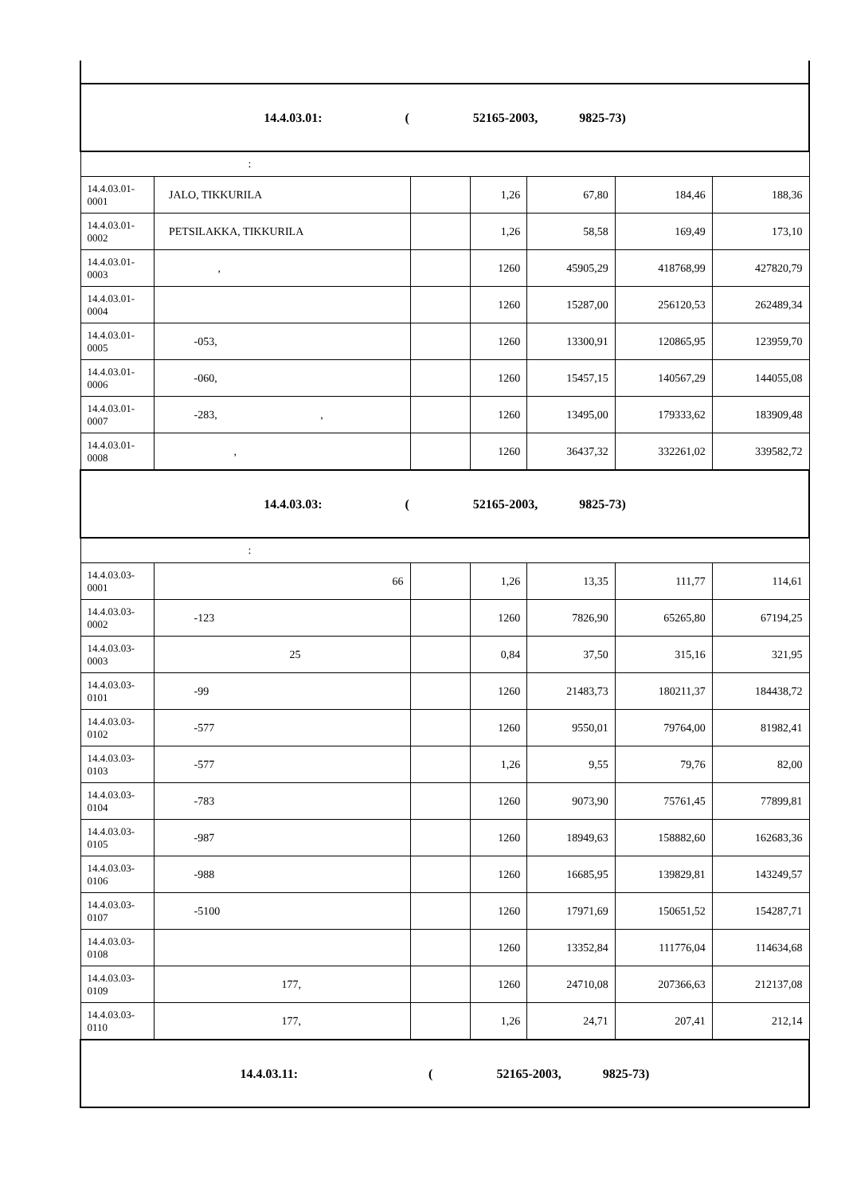| 14.4.03.01: ( 52165-2003, 9825-73) | | | | | | |
| : | | | | | | |
| 14.4.03.01-0001 | JALO, TIKKURILA | | 1,26 | 67,80 | 184,46 | 188,36 |
| 14.4.03.01-0002 | PETSILAKKA, TIKKURILA | | 1,26 | 58,58 | 169,49 | 173,10 |
| 14.4.03.01-0003 | , | | 1260 | 45905,29 | 418768,99 | 427820,79 |
| 14.4.03.01-0004 | | | 1260 | 15287,00 | 256120,53 | 262489,34 |
| 14.4.03.01-0005 | -053, | | 1260 | 13300,91 | 120865,95 | 123959,70 |
| 14.4.03.01-0006 | -060, | | 1260 | 15457,15 | 140567,29 | 144055,08 |
| 14.4.03.01-0007 | -283, , | | 1260 | 13495,00 | 179333,62 | 183909,48 |
| 14.4.03.01-0008 | , | | 1260 | 36437,32 | 332261,02 | 339582,72 |
| 14.4.03.03: ( 52165-2003, 9825-73) | | | | | | |
| : | | | | | | |
| 14.4.03.03-0001 | 66 | | 1,26 | 13,35 | 111,77 | 114,61 |
| 14.4.03.03-0002 | -123 | | 1260 | 7826,90 | 65265,80 | 67194,25 |
| 14.4.03.03-0003 | 25 | | 0,84 | 37,50 | 315,16 | 321,95 |
| 14.4.03.03-0101 | -99 | | 1260 | 21483,73 | 180211,37 | 184438,72 |
| 14.4.03.03-0102 | -577 | | 1260 | 9550,01 | 79764,00 | 81982,41 |
| 14.4.03.03-0103 | -577 | | 1,26 | 9,55 | 79,76 | 82,00 |
| 14.4.03.03-0104 | -783 | | 1260 | 9073,90 | 75761,45 | 77899,81 |
| 14.4.03.03-0105 | -987 | | 1260 | 18949,63 | 158882,60 | 162683,36 |
| 14.4.03.03-0106 | -988 | | 1260 | 16685,95 | 139829,81 | 143249,57 |
| 14.4.03.03-0107 | -5100 | | 1260 | 17971,69 | 150651,52 | 154287,71 |
| 14.4.03.03-0108 | | | 1260 | 13352,84 | 111776,04 | 114634,68 |
| 14.4.03.03-0109 | 177, | | 1260 | 24710,08 | 207366,63 | 212137,08 |
| 14.4.03.03-0110 | 177, | | 1,26 | 24,71 | 207,41 | 212,14 |
| 14.4.03.11: ( 52165-2003, 9825-73) | | | | | | |